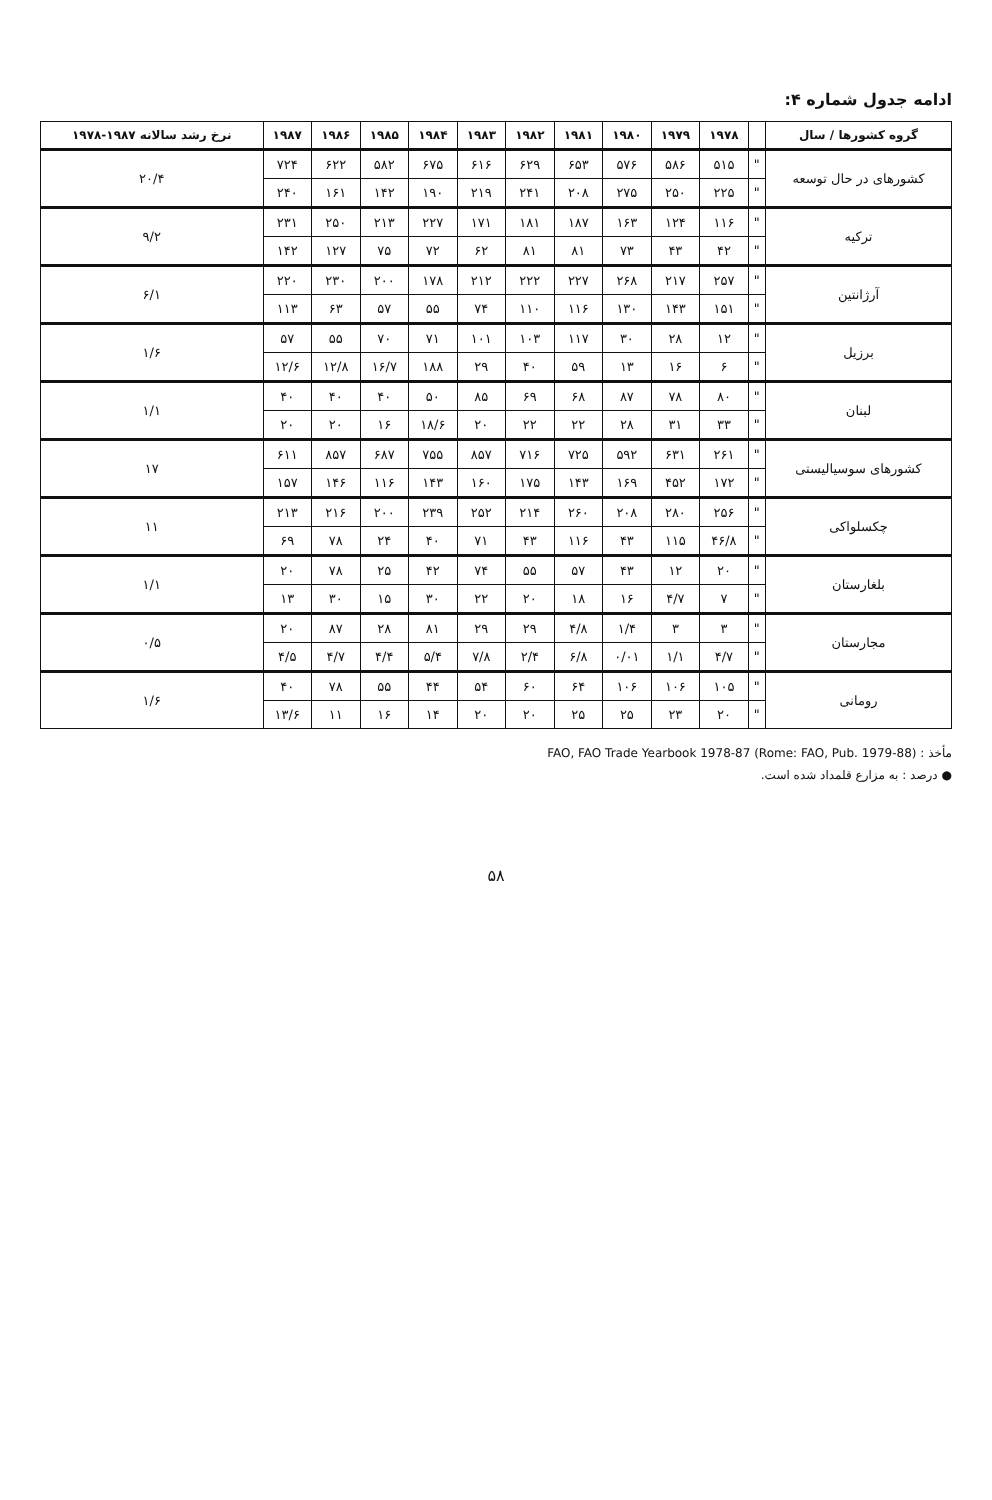ادامه جدول شماره ۴:
| گروه کشورها / سال | | ۱۹۷۸ | ۱۹۷۹ | ۱۹۸۰ | ۱۹۸۱ | ۱۹۸۲ | ۱۹۸۳ | ۱۹۸۴ | ۱۹۸۵ | ۱۹۸۶ | ۱۹۸۷ | نرخ رشد سالانه ۱۹۸۷-۱۹۷۸ |
| --- | --- | --- | --- | --- | --- | --- | --- | --- | --- | --- | --- | --- |
| کشورهای در حال توسعه | " | ۵۱۵ | ۵۸۶ | ۵۷۶ | ۶۵۳ | ۶۲۹ | ۶۱۶ | ۶۷۵ | ۵۸۲ | ۶۲۲ | ۷۲۴ | ۲۰/۴ |
| | " | ۲۲۵ | ۲۵۰ | ۲۷۵ | ۲۰۸ | ۲۴۱ | ۲۱۹ | ۱۹۰ | ۱۴۲ | ۱۶۱ | ۲۴۰ | |
| ترکیه | " | ۱۱۶ | ۱۲۴ | ۱۶۳ | ۱۸۷ | ۱۸۱ | ۱۷۱ | ۲۲۷ | ۲۱۳ | ۲۵۰ | ۲۳۱ | ۹/۲ |
| | " | ۴۲ | ۴۳ | ۷۳ | ۸۱ | ۸۱ | ۶۲ | ۷۲ | ۷۵ | ۱۲۷ | ۱۴۲ | |
| آرژانتین | " | ۲۵۷ | ۲۱۷ | ۲۶۸ | ۲۲۷ | ۲۲۲ | ۲۱۲ | ۱۷۸ | ۲۰۰ | ۲۳۰ | ۲۲۰ | ۶/۱ |
| | " | ۱۵۱ | ۱۴۳ | ۱۳۰ | ۱۱۶ | ۱۱۰ | ۷۴ | ۵۵ | ۵۷ | ۶۳ | ۱۱۳ | |
| برزیل | " | ۱۲ | ۲۸ | ۳۰ | ۱۱۷ | ۱۰۳ | ۱۰۱ | ۷۱ | ۷۰ | ۵۵ | ۵۷ | ۱/۶ |
| | " | ۶ | ۱۶ | ۱۳ | ۵۹ | ۴۰ | ۲۹ | ۱۸۸ | ۱۶/۷ | ۱۲/۸ | ۱۲/۶ | |
| لبنان | " | ۸۰ | ۷۸ | ۸۷ | ۶۸ | ۶۹ | ۸۵ | ۵۰ | ۴۰ | ۴۰ | ۴۰ | ۱/۱ |
| | " | ۳۳ | ۳۱ | ۲۸ | ۲۲ | ۲۲ | ۲۰ | ۱۸/۶ | ۱۶ | ۲۰ | ۲۰ | |
| کشورهای سوسیالیستی | " | ۲۶۱ | ۶۳۱ | ۵۹۲ | ۷۲۵ | ۷۱۶ | ۸۵۷ | ۷۵۵ | ۶۸۷ | ۸۵۷ | ۶۱۱ | ۱۷ |
| | " | ۱۷۲ | ۴۵۲ | ۱۶۹ | ۱۴۳ | ۱۷۵ | ۱۶۰ | ۱۴۳ | ۱۱۶ | ۱۴۶ | ۱۵۷ | |
| چکسلواکی | " | ۲۵۶ | ۲۸۰ | ۲۰۸ | ۲۶۰ | ۲۱۴ | ۲۵۲ | ۲۳۹ | ۲۰۰ | ۲۱۶ | ۲۱۳ | ۱۱ |
| | " | ۴۶/۸ | ۱۱۵ | ۴۳ | ۱۱۶ | ۴۳ | ۷۱ | ۴۰ | ۲۴ | ۷۸ | ۶۹ | |
| بلغارستان | " | ۲۰ | ۱۲ | ۴۳ | ۵۷ | ۵۵ | ۷۴ | ۴۲ | ۲۵ | ۷۸ | ۲۰ | ۱/۱ |
| | " | ۷ | ۴/۷ | ۱۶ | ۱۸ | ۲۰ | ۲۲ | ۳۰ | ۱۵ | ۳۰ | ۱۳ | |
| مجارستان | " | ۳ | ۳ | ۱/۴ | ۴/۸ | ۲۹ | ۲۹ | ۸۱ | ۲۸ | ۸۷ | ۲۰ | ۰/۵ |
| | " | ۴/۷ | ۱/۱ | ۰/۰۱ | ۶/۸ | ۲/۴ | ۷/۸ | ۵/۴ | ۴/۴ | ۴/۷ | ۴/۵ | |
| رومانی | " | ۱۰۵ | ۱۰۶ | ۱۰۶ | ۶۴ | ۶۰ | ۵۴ | ۴۴ | ۵۵ | ۷۸ | ۴۰ | ۱/۶ |
| | " | ۲۰ | ۲۳ | ۲۵ | ۲۵ | ۲۰ | ۲۰ | ۱۴ | ۱۶ | ۱۱ | ۱۳/۶ | |
مأخذ : FAO, FAO Trade Yearbook 1978-87 (Rome: FAO, Pub. 1979-88)
● درصد : به مزارع قلمداد شده است.
۵۸